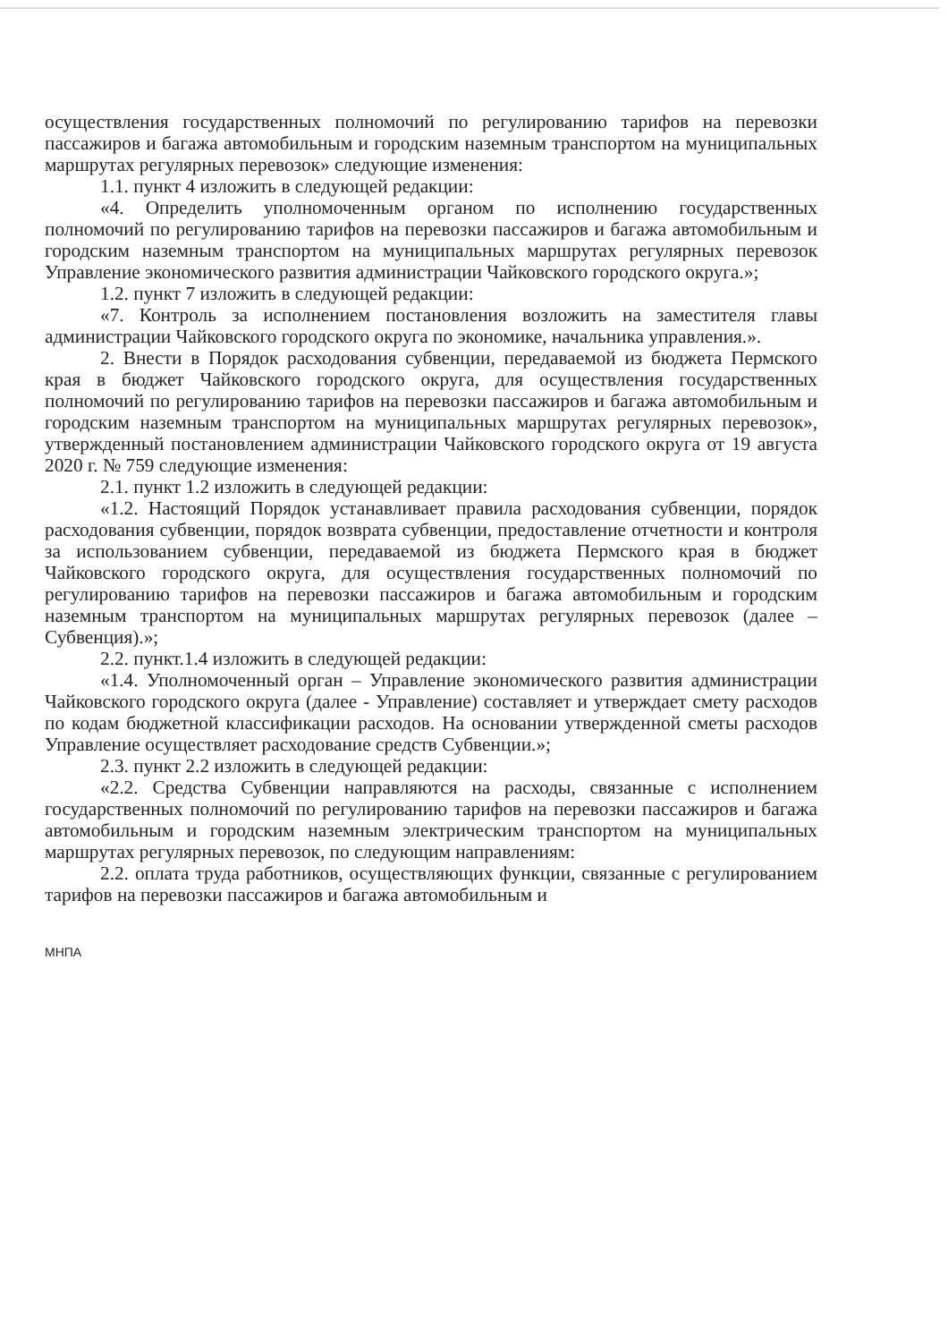осуществления государственных полномочий по регулированию тарифов на перевозки пассажиров и багажа автомобильным и городским наземным транспортом на муниципальных маршрутах регулярных перевозок» следующие изменения:
1.1. пункт 4 изложить в следующей редакции:
«4. Определить уполномоченным органом по исполнению государственных полномочий по регулированию тарифов на перевозки пассажиров и багажа автомобильным и городским наземным транспортом на муниципальных маршрутах регулярных перевозок Управление экономического развития администрации Чайковского городского округа.»;
1.2. пункт 7 изложить в следующей редакции:
«7. Контроль за исполнением постановления возложить на заместителя главы администрации Чайковского городского округа по экономике, начальника управления.».
2. Внести в Порядок расходования субвенции, передаваемой из бюджета Пермского края в бюджет Чайковского городского округа, для осуществления государственных полномочий по регулированию тарифов на перевозки пассажиров и багажа автомобильным и городским наземным транспортом на муниципальных маршрутах регулярных перевозок», утвержденный постановлением администрации Чайковского городского округа от 19 августа 2020 г. № 759 следующие изменения:
2.1. пункт 1.2 изложить в следующей редакции:
«1.2. Настоящий Порядок устанавливает правила расходования субвенции, порядок расходования субвенции, порядок возврата субвенции, предоставление отчетности и контроля за использованием субвенции, передаваемой из бюджета Пермского края в бюджет Чайковского городского округа, для осуществления государственных полномочий по регулированию тарифов на перевозки пассажиров и багажа автомобильным и городским наземным транспортом на муниципальных маршрутах регулярных перевозок (далее – Субвенция).»;
2.2. пункт.1.4 изложить в следующей редакции:
«1.4. Уполномоченный орган – Управление экономического развития администрации Чайковского городского округа (далее - Управление) составляет и утверждает смету расходов по кодам бюджетной классификации расходов. На основании утвержденной сметы расходов Управление осуществляет расходование средств Субвенции.»;
2.3. пункт 2.2 изложить в следующей редакции:
«2.2. Средства Субвенции направляются на расходы, связанные с исполнением государственных полномочий по регулированию тарифов на перевозки пассажиров и багажа автомобильным и городским наземным электрическим транспортом на муниципальных маршрутах регулярных перевозок, по следующим направлениям:
2.2. оплата труда работников, осуществляющих функции, связанные с регулированием тарифов на перевозки пассажиров и багажа автомобильным и
МНПА